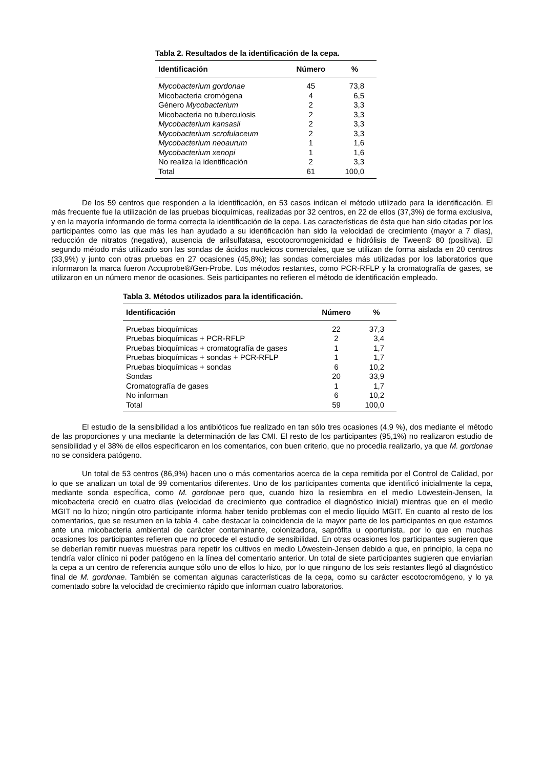Tabla 2. Resultados de la identificación de la cepa.
| Identificación | Número | % |
| --- | --- | --- |
| Mycobacterium gordonae | 45 | 73,8 |
| Micobacteria cromógena | 4 | 6,5 |
| Género Mycobacterium | 2 | 3,3 |
| Micobacteria no tuberculosis | 2 | 3,3 |
| Mycobacterium kansasii | 2 | 3,3 |
| Mycobacterium scrofulaceum | 2 | 3,3 |
| Mycobacterium neoaurum | 1 | 1,6 |
| Mycobacterium xenopi | 1 | 1,6 |
| No realiza la identificación | 2 | 3,3 |
| Total | 61 | 100,0 |
De los 59 centros que responden a la identificación, en 53 casos indican el método utilizado para la identificación. El más frecuente fue la utilización de las pruebas bioquímicas, realizadas por 32 centros, en 22 de ellos (37,3%) de forma exclusiva, y en la mayoría informando de forma correcta la identificación de la cepa. Las características de ésta que han sido citadas por los participantes como las que más les han ayudado a su identificación han sido la velocidad de crecimiento (mayor a 7 días), reducción de nitratos (negativa), ausencia de arilsulfatasa, escotocromogenicidad e hidrólisis de Tween® 80 (positiva). El segundo método más utilizado son las sondas de ácidos nucleicos comerciales, que se utilizan de forma aislada en 20 centros (33,9%) y junto con otras pruebas en 27 ocasiones (45,8%); las sondas comerciales más utilizadas por los laboratorios que informaron la marca fueron Accuprobe®/Gen-Probe. Los métodos restantes, como PCR-RFLP y la cromatografía de gases, se utilizaron en un número menor de ocasiones. Seis participantes no refieren el método de identificación empleado.
Tabla 3. Métodos utilizados para la identificación.
| Identificación | Número | % |
| --- | --- | --- |
| Pruebas bioquímicas | 22 | 37,3 |
| Pruebas bioquímicas + PCR-RFLP | 2 | 3,4 |
| Pruebas bioquímicas + cromatografía de gases | 1 | 1,7 |
| Pruebas bioquímicas + sondas + PCR-RFLP | 1 | 1,7 |
| Pruebas bioquímicas + sondas | 6 | 10,2 |
| Sondas | 20 | 33,9 |
| Cromatografía de gases | 1 | 1,7 |
| No informan | 6 | 10,2 |
| Total | 59 | 100,0 |
El estudio de la sensibilidad a los antibióticos fue realizado en tan sólo tres ocasiones (4,9 %), dos mediante el método de las proporciones y una mediante la determinación de las CMI. El resto de los participantes (95,1%) no realizaron estudio de sensibilidad y el 38% de ellos especificaron en los comentarios, con buen criterio, que no procedía realizarlo, ya que M. gordonae no se considera patógeno.
Un total de 53 centros (86,9%) hacen uno o más comentarios acerca de la cepa remitida por el Control de Calidad, por lo que se analizan un total de 99 comentarios diferentes. Uno de los participantes comenta que identificó inicialmente la cepa, mediante sonda específica, como M. gordonae pero que, cuando hizo la resiembra en el medio Löwestein-Jensen, la micobacteria creció en cuatro días (velocidad de crecimiento que contradice el diagnóstico inicial) mientras que en el medio MGIT no lo hizo; ningún otro participante informa haber tenido problemas con el medio líquido MGIT. En cuanto al resto de los comentarios, que se resumen en la tabla 4, cabe destacar la coincidencia de la mayor parte de los participantes en que estamos ante una micobacteria ambiental de carácter contaminante, colonizadora, saprófita u oportunista, por lo que en muchas ocasiones los participantes refieren que no procede el estudio de sensibilidad. En otras ocasiones los participantes sugieren que se deberían remitir nuevas muestras para repetir los cultivos en medio Löwestein-Jensen debido a que, en principio, la cepa no tendría valor clínico ni poder patógeno en la línea del comentario anterior. Un total de siete participantes sugieren que enviarían la cepa a un centro de referencia aunque sólo uno de ellos lo hizo, por lo que ninguno de los seis restantes llegó al diagnóstico final de M. gordonae. También se comentan algunas características de la cepa, como su carácter escotocromógeno, y lo ya comentado sobre la velocidad de crecimiento rápido que informan cuatro laboratorios.